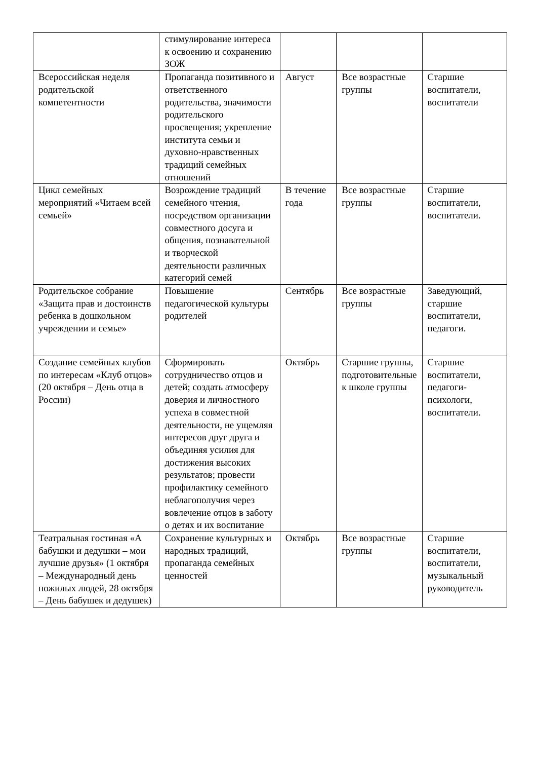| | стимулирование интереса к освоению и сохранению ЗОЖ | | | |
| Всероссийская неделя родительской компетентности | Пропаганда позитивного и ответственного родительства, значимости родительского просвещения; укрепление института семьи и духовно-нравственных традиций семейных отношений | Август | Все возрастные группы | Старшие воспитатели, воспитатели |
| Цикл семейных мероприятий «Читаем всей семьей» | Возрождение традиций семейного чтения, посредством организации совместного досуга и общения, познавательной и творческой деятельности различных категорий семей | В течение года | Все возрастные группы | Старшие воспитатели, воспитатели. |
| Родительское собрание «Защита прав и достоинств ребенка в дошкольном учреждении и семье» | Повышение педагогической культуры родителей | Сентябрь | Все возрастные группы | Заведующий, старшие воспитатели, педагоги. |
| Создание семейных клубов по интересам «Клуб отцов» (20 октября – День отца в России) | Сформировать сотрудничество отцов и детей; создать атмосферу доверия и личностного успеха в совместной деятельности, не ущемляя интересов друг друга и объединяя усилия для достижения высоких результатов; провести профилактику семейного неблагополучия через вовлечение отцов в заботу о детях и их воспитание | Октябрь | Старшие группы, подготовительные к школе группы | Старшие воспитатели, педагоги-психологи, воспитатели. |
| Театральная гостиная «А бабушки и дедушки – мои лучшие друзья» (1 октября – Международный день пожилых людей, 28 октября – День бабушек и дедушек) | Сохранение культурных и народных традиций, пропаганда семейных ценностей | Октябрь | Все возрастные группы | Старшие воспитатели, воспитатели, музыкальный руководитель |